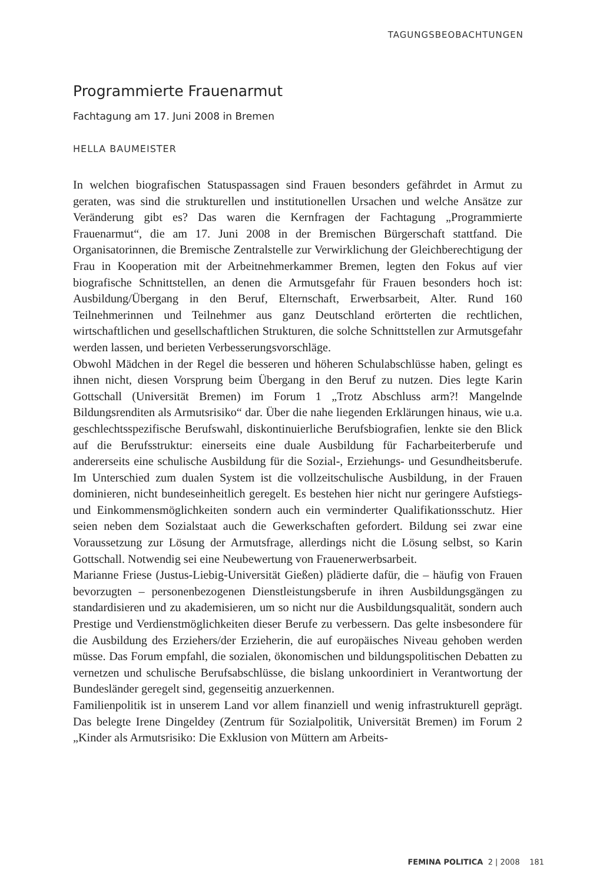TAGUNGSBEOBACHTUNGEN
Programmierte Frauenarmut
Fachtagung am 17. Juni 2008 in Bremen
HELLA BAUMEISTER
In welchen biografischen Statuspassagen sind Frauen besonders gefährdet in Armut zu geraten, was sind die strukturellen und institutionellen Ursachen und welche Ansätze zur Veränderung gibt es? Das waren die Kernfragen der Fachtagung „Programmierte Frauenarmut“, die am 17. Juni 2008 in der Bremischen Bürgerschaft stattfand. Die Organisatorinnen, die Bremische Zentralstelle zur Verwirklichung der Gleichberechtigung der Frau in Kooperation mit der Arbeitnehmerkammer Bremen, legten den Fokus auf vier biografische Schnittstellen, an denen die Armutsgefahr für Frauen besonders hoch ist: Ausbildung/Übergang in den Beruf, Elternschaft, Erwerbsarbeit, Alter. Rund 160 Teilnehmerinnen und Teilnehmer aus ganz Deutschland erörterten die rechtlichen, wirtschaftlichen und gesellschaftlichen Strukturen, die solche Schnittstellen zur Armutsgefahr werden lassen, und berieten Verbesserungsvorschläge.
Obwohl Mädchen in der Regel die besseren und höheren Schulabschlüsse haben, gelingt es ihnen nicht, diesen Vorsprung beim Übergang in den Beruf zu nutzen. Dies legte Karin Gottschall (Universität Bremen) im Forum 1 „Trotz Abschluss arm?! Mangelnde Bildungsrenditen als Armutsrisiko“ dar. Über die nahe liegenden Erklärungen hinaus, wie u.a. geschlechtsspezifische Berufswahl, diskontinuierliche Berufsbiografien, lenkte sie den Blick auf die Berufsstruktur: einerseits eine duale Ausbildung für Facharbeiterberufe und andererseits eine schulische Ausbildung für die Sozial-, Erziehungs- und Gesundheitsberufe. Im Unterschied zum dualen System ist die vollzeitschulische Ausbildung, in der Frauen dominieren, nicht bundeseinheitlich geregelt. Es bestehen hier nicht nur geringere Aufstiegs- und Einkommensmöglichkeiten sondern auch ein verminderter Qualifikationsschutz. Hier seien neben dem Sozialstaat auch die Gewerkschaften gefordert. Bildung sei zwar eine Voraussetzung zur Lösung der Armutsfrage, allerdings nicht die Lösung selbst, so Karin Gottschall. Notwendig sei eine Neubewertung von Frauenerwerbsarbeit.
Marianne Friese (Justus-Liebig-Universität Gießen) plädierte dafür, die – häufig von Frauen bevorzugten – personenbezogenen Dienstleistungsberufe in ihren Ausbildungsgängen zu standardisieren und zu akademisieren, um so nicht nur die Ausbildungsqualität, sondern auch Prestige und Verdienstmöglichkeiten dieser Berufe zu verbessern. Das gelte insbesondere für die Ausbildung des Erziehers/der Erzieherin, die auf europäisches Niveau gehoben werden müsse. Das Forum empfahl, die sozialen, ökonomischen und bildungspolitischen Debatten zu vernetzen und schulische Berufsabschlüsse, die bislang unkoordiniert in Verantwortung der Bundesländer geregelt sind, gegenseitig anzuerkennen.
Familienpolitik ist in unserem Land vor allem finanziell und wenig infrastrukturell geprägt. Das belegte Irene Dingeldey (Zentrum für Sozialpolitik, Universität Bremen) im Forum 2 „Kinder als Armutsrisiko: Die Exklusion von Müttern am Arbeits-
FEMINA POLITICA 2 | 2008 181